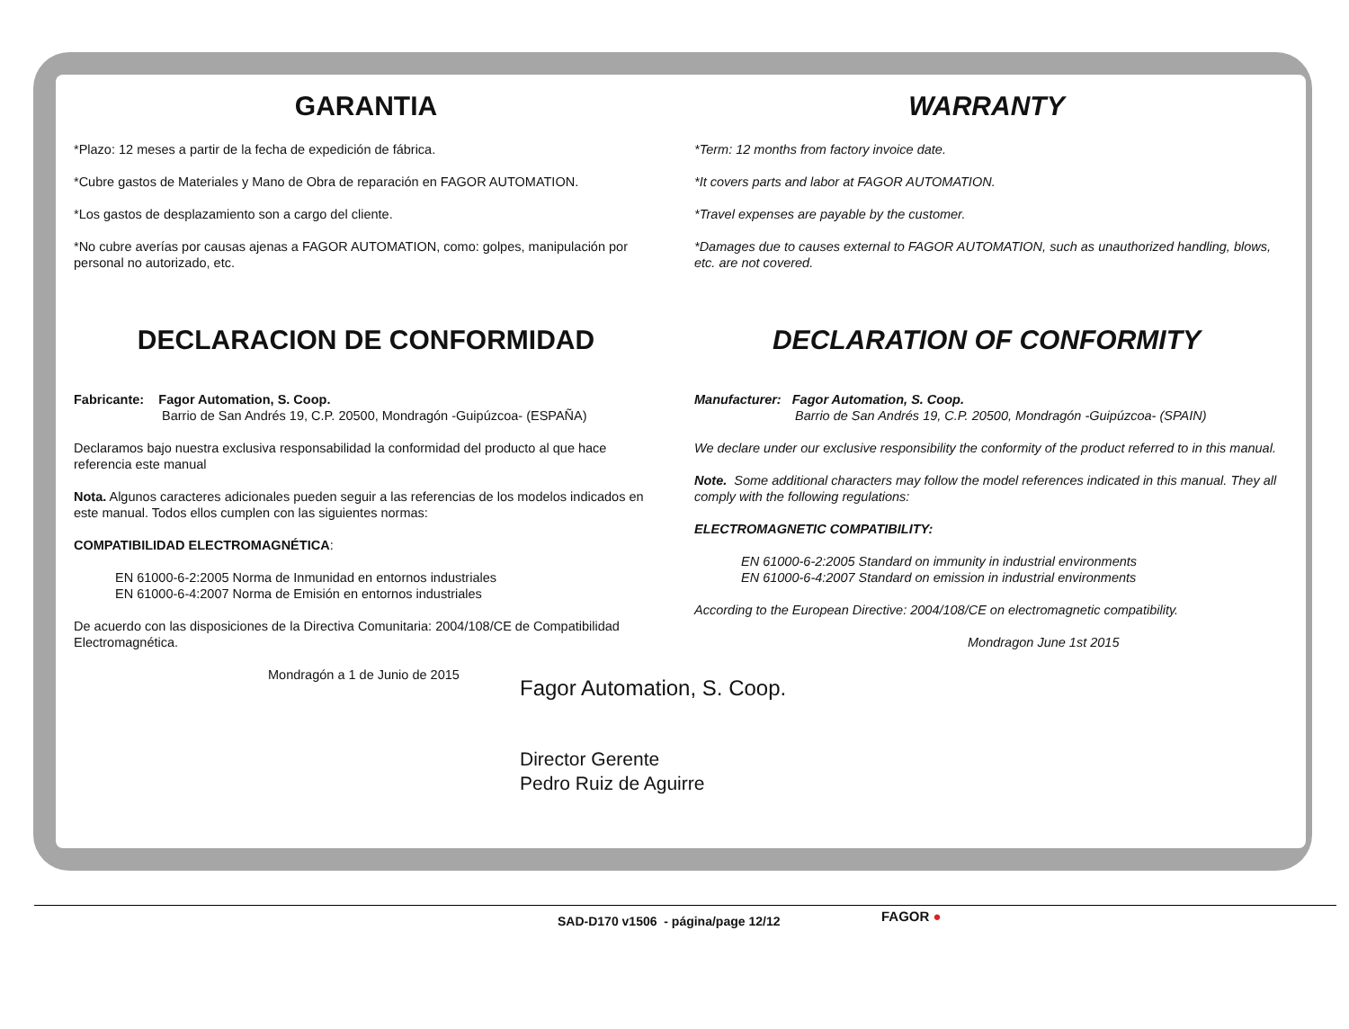GARANTIA
*Plazo: 12 meses a partir de la fecha de expedición de fábrica.
*Cubre gastos de Materiales y Mano de Obra de reparación en FAGOR AUTOMATION.
*Los gastos de desplazamiento son a cargo del cliente.
*No cubre averías por causas ajenas a FAGOR AUTOMATION, como: golpes, manipulación por personal no autorizado, etc.
DECLARACION DE CONFORMIDAD
Fabricante: Fagor Automation, S. Coop.
Barrio de San Andrés 19, C.P. 20500, Mondragón -Guipúzcoa- (ESPAÑA)
Declaramos bajo nuestra exclusiva responsabilidad la conformidad del producto al que hace referencia este manual
Nota. Algunos caracteres adicionales pueden seguir a las referencias de los modelos indicados en este manual. Todos ellos cumplen con las siguientes normas:
COMPATIBILIDAD ELECTROMAGNÉTICA:
EN 61000-6-2:2005 Norma de Inmunidad en entornos industriales
EN 61000-6-4:2007 Norma de Emisión en entornos industriales
De acuerdo con las disposiciones de la Directiva Comunitaria: 2004/108/CE de Compatibilidad Electromagnética.
Mondragón a 1 de Junio de 2015
WARRANTY
*Term: 12 months from factory invoice date.
*It covers parts and labor at FAGOR AUTOMATION.
*Travel expenses are payable by the customer.
*Damages due to causes external to FAGOR AUTOMATION, such as unauthorized handling, blows, etc. are not covered.
DECLARATION OF CONFORMITY
Manufacturer: Fagor Automation, S. Coop.
Barrio de San Andrés 19, C.P. 20500, Mondragón -Guipúzcoa- (SPAIN)
We declare under our exclusive responsibility the conformity of the product referred to in this manual.
Note. Some additional characters may follow the model references indicated in this manual. They all comply with the following regulations:
ELECTROMAGNETIC COMPATIBILITY:
EN 61000-6-2:2005 Standard on immunity in industrial environments
EN 61000-6-4:2007 Standard on emission in industrial environments
According to the European Directive: 2004/108/CE on electromagnetic compatibility.
Mondragon June 1st 2015
Fagor Automation, S. Coop.
Director Gerente
Pedro Ruiz de Aguirre
SAD-D170 v1506 - página/page 12/12
FAGOR ●